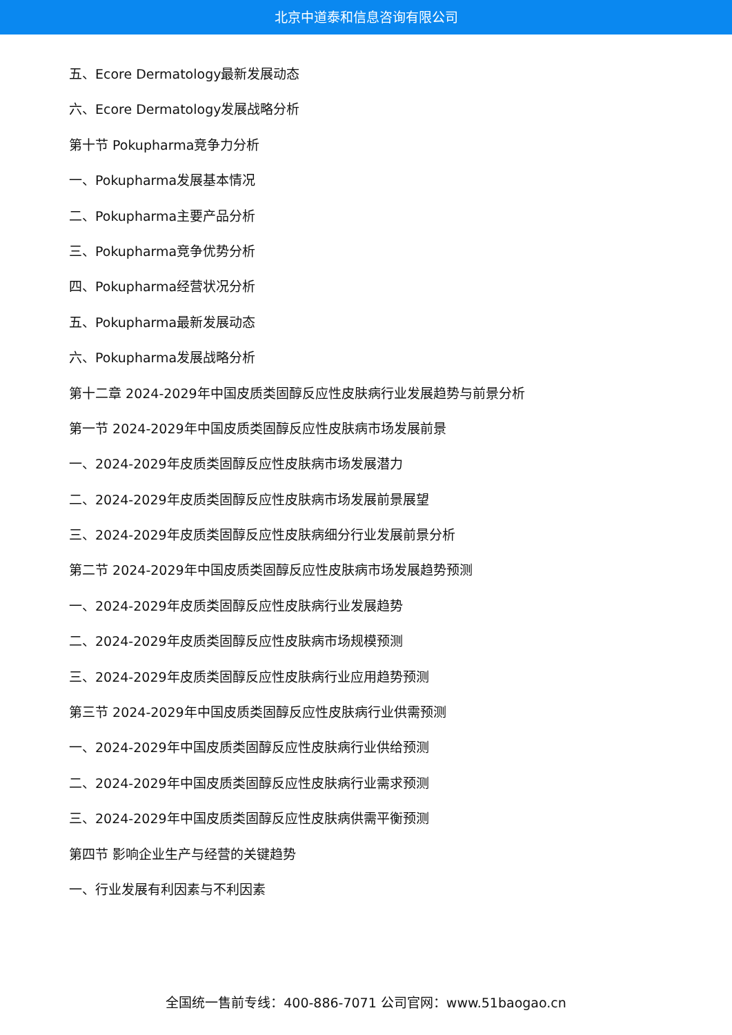北京中道泰和信息咨询有限公司
五、Ecore Dermatology最新发展动态
六、Ecore Dermatology发展战略分析
第十节 Pokupharma竞争力分析
一、Pokupharma发展基本情况
二、Pokupharma主要产品分析
三、Pokupharma竞争优势分析
四、Pokupharma经营状况分析
五、Pokupharma最新发展动态
六、Pokupharma发展战略分析
第十二章 2024-2029年中国皮质类固醇反应性皮肤病行业发展趋势与前景分析
第一节 2024-2029年中国皮质类固醇反应性皮肤病市场发展前景
一、2024-2029年皮质类固醇反应性皮肤病市场发展潜力
二、2024-2029年皮质类固醇反应性皮肤病市场发展前景展望
三、2024-2029年皮质类固醇反应性皮肤病细分行业发展前景分析
第二节 2024-2029年中国皮质类固醇反应性皮肤病市场发展趋势预测
一、2024-2029年皮质类固醇反应性皮肤病行业发展趋势
二、2024-2029年皮质类固醇反应性皮肤病市场规模预测
三、2024-2029年皮质类固醇反应性皮肤病行业应用趋势预测
第三节 2024-2029年中国皮质类固醇反应性皮肤病行业供需预测
一、2024-2029年中国皮质类固醇反应性皮肤病行业供给预测
二、2024-2029年中国皮质类固醇反应性皮肤病行业需求预测
三、2024-2029年中国皮质类固醇反应性皮肤病供需平衡预测
第四节 影响企业生产与经营的关键趋势
一、行业发展有利因素与不利因素
全国统一售前专线：400-886-7071 公司官网：www.51baogao.cn